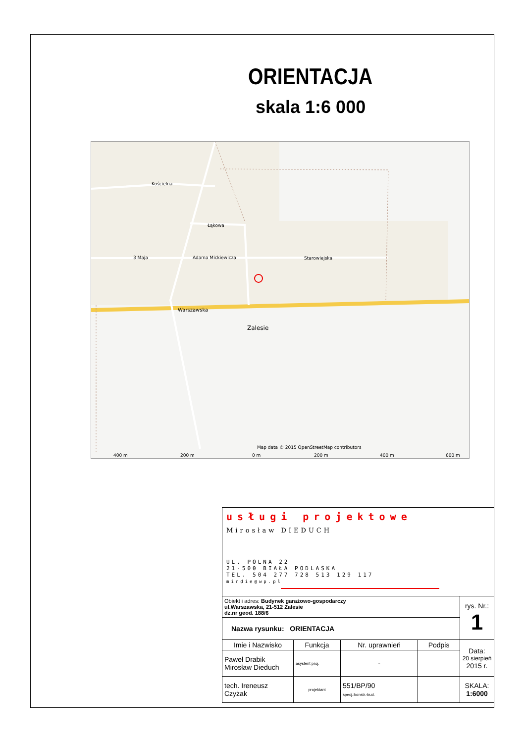ORIENTACJA
skala 1:6 000
Kościelna
Łąkowa
3 Maja
Adama Mickiewicza
Starowiejska
Warszawska
Zalesie
Map data © 2015 OpenStreetMap contributors
400 m
200 m
0 m
200 m
400 m
600 m
| usługi projektowe Mirosław DIEDUCH UL. POLNA 22 21-500 BIAŁA PODLASKA TEL. 504 277 728 513 129 117 mirdie@wp.pl | | | | |
| Obiekt i adres: Budynek garażowo-gospodarczy ul.Warszawska, 21-512 Zalesie dz.nr geod. 188/6 | | | | rys. Nr.: 1 |
| Nazwa rysunku: ORIENTACJA | | | | |
| Imie i Nazwisko | Funkcja | Nr. uprawnień | Podpis | Data: 20 sierpień 2015 r. |
| Paweł Drabik Mirosław Dieduch | asystent proj. | - | | |
| tech. Ireneusz Czyżak | projektant | 551/BP/90 specj.:konstr.-bud. | | SKALA: 1:6000 |